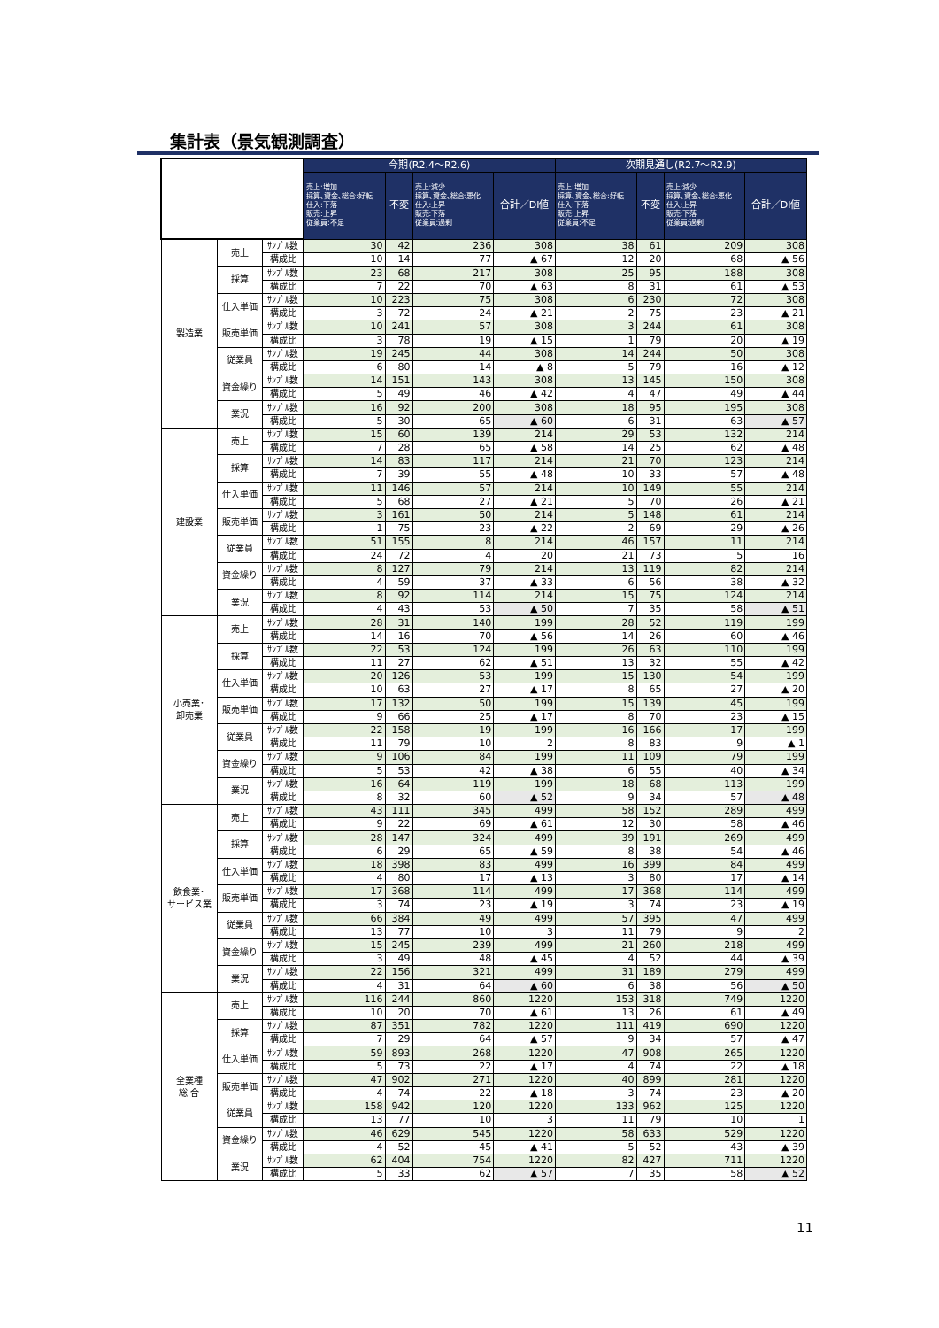集計表（景気観測調査）
| | | | 今期(R2.4～R2.6) | | | | 次期見通し(R2.7～R2.9) | | | |
| | | | 売上:増加 採算､資金､総合:好転 仕入:下落 販売:上昇 従業員:不足 | 不変 | 売上:減少 採算､資金､総合:悪化 仕入:上昇 販売:下落 従業員:過剰 | 合計／DI値 | 売上:増加 採算､資金､総合:好転 仕入:下落 販売:上昇 従業員:不足 | 不変 | 売上:減少 採算､資金､総合:悪化 仕入:上昇 販売:下落 従業員:過剰 | 合計／DI値 |
| 製造業 | 売上 | ｻﾝﾌﾟﾙ数 | 30 | 42 | 236 | 308 | 38 | 61 | 209 | 308 |
| | | 構成比 | 10 | 14 | 77 | ▲ 67 | 12 | 20 | 68 | ▲ 56 |
| | 採算 | ｻﾝﾌﾟﾙ数 | 23 | 68 | 217 | 308 | 25 | 95 | 188 | 308 |
| | | 構成比 | 7 | 22 | 70 | ▲ 63 | 8 | 31 | 61 | ▲ 53 |
| | 仕入単価 | ｻﾝﾌﾟﾙ数 | 10 | 223 | 75 | 308 | 6 | 230 | 72 | 308 |
| | | 構成比 | 3 | 72 | 24 | ▲ 21 | 2 | 75 | 23 | ▲ 21 |
| | 販売単価 | ｻﾝﾌﾟﾙ数 | 10 | 241 | 57 | 308 | 3 | 244 | 61 | 308 |
| | | 構成比 | 3 | 78 | 19 | ▲ 15 | 1 | 79 | 20 | ▲ 19 |
| | 従業員 | ｻﾝﾌﾟﾙ数 | 19 | 245 | 44 | 308 | 14 | 244 | 50 | 308 |
| | | 構成比 | 6 | 80 | 14 | ▲ 8 | 5 | 79 | 16 | ▲ 12 |
| | 資金繰り | ｻﾝﾌﾟﾙ数 | 14 | 151 | 143 | 308 | 13 | 145 | 150 | 308 |
| | | 構成比 | 5 | 49 | 46 | ▲ 42 | 4 | 47 | 49 | ▲ 44 |
| | 業況 | ｻﾝﾌﾟﾙ数 | 16 | 92 | 200 | 308 | 18 | 95 | 195 | 308 |
| | | 構成比 | 5 | 30 | 65 | ▲ 60 | 6 | 31 | 63 | ▲ 57 |
| 建設業 | 売上 | ｻﾝﾌﾟﾙ数 | 15 | 60 | 139 | 214 | 29 | 53 | 132 | 214 |
| | | 構成比 | 7 | 28 | 65 | ▲ 58 | 14 | 25 | 62 | ▲ 48 |
| | 採算 | ｻﾝﾌﾟﾙ数 | 14 | 83 | 117 | 214 | 21 | 70 | 123 | 214 |
| | | 構成比 | 7 | 39 | 55 | ▲ 48 | 10 | 33 | 57 | ▲ 48 |
| | 仕入単価 | ｻﾝﾌﾟﾙ数 | 11 | 146 | 57 | 214 | 10 | 149 | 55 | 214 |
| | | 構成比 | 5 | 68 | 27 | ▲ 21 | 5 | 70 | 26 | ▲ 21 |
| | 販売単価 | ｻﾝﾌﾟﾙ数 | 3 | 161 | 50 | 214 | 5 | 148 | 61 | 214 |
| | | 構成比 | 1 | 75 | 23 | ▲ 22 | 2 | 69 | 29 | ▲ 26 |
| | 従業員 | ｻﾝﾌﾟﾙ数 | 51 | 155 | 8 | 214 | 46 | 157 | 11 | 214 |
| | | 構成比 | 24 | 72 | 4 | 20 | 21 | 73 | 5 | 16 |
| | 資金繰り | ｻﾝﾌﾟﾙ数 | 8 | 127 | 79 | 214 | 13 | 119 | 82 | 214 |
| | | 構成比 | 4 | 59 | 37 | ▲ 33 | 6 | 56 | 38 | ▲ 32 |
| | 業況 | ｻﾝﾌﾟﾙ数 | 8 | 92 | 114 | 214 | 15 | 75 | 124 | 214 |
| | | 構成比 | 4 | 43 | 53 | ▲ 50 | 7 | 35 | 58 | ▲ 51 |
| 小売業･ 卸売業 | 売上 | ｻﾝﾌﾟﾙ数 | 28 | 31 | 140 | 199 | 28 | 52 | 119 | 199 |
| | | 構成比 | 14 | 16 | 70 | ▲ 56 | 14 | 26 | 60 | ▲ 46 |
| | 採算 | ｻﾝﾌﾟﾙ数 | 22 | 53 | 124 | 199 | 26 | 63 | 110 | 199 |
| | | 構成比 | 11 | 27 | 62 | ▲ 51 | 13 | 32 | 55 | ▲ 42 |
| | 仕入単価 | ｻﾝﾌﾟﾙ数 | 20 | 126 | 53 | 199 | 15 | 130 | 54 | 199 |
| | | 構成比 | 10 | 63 | 27 | ▲ 17 | 8 | 65 | 27 | ▲ 20 |
| | 販売単価 | ｻﾝﾌﾟﾙ数 | 17 | 132 | 50 | 199 | 15 | 139 | 45 | 199 |
| | | 構成比 | 9 | 66 | 25 | ▲ 17 | 8 | 70 | 23 | ▲ 15 |
| | 従業員 | ｻﾝﾌﾟﾙ数 | 22 | 158 | 19 | 199 | 16 | 166 | 17 | 199 |
| | | 構成比 | 11 | 79 | 10 | 2 | 8 | 83 | 9 | ▲ 1 |
| | 資金繰り | ｻﾝﾌﾟﾙ数 | 9 | 106 | 84 | 199 | 11 | 109 | 79 | 199 |
| | | 構成比 | 5 | 53 | 42 | ▲ 38 | 6 | 55 | 40 | ▲ 34 |
| | 業況 | ｻﾝﾌﾟﾙ数 | 16 | 64 | 119 | 199 | 18 | 68 | 113 | 199 |
| | | 構成比 | 8 | 32 | 60 | ▲ 52 | 9 | 34 | 57 | ▲ 48 |
| 飲食業･ サービス業 | 売上 | ｻﾝﾌﾟﾙ数 | 43 | 111 | 345 | 499 | 58 | 152 | 289 | 499 |
| | | 構成比 | 9 | 22 | 69 | ▲ 61 | 12 | 30 | 58 | ▲ 46 |
| | 採算 | ｻﾝﾌﾟﾙ数 | 28 | 147 | 324 | 499 | 39 | 191 | 269 | 499 |
| | | 構成比 | 6 | 29 | 65 | ▲ 59 | 8 | 38 | 54 | ▲ 46 |
| | 仕入単価 | ｻﾝﾌﾟﾙ数 | 18 | 398 | 83 | 499 | 16 | 399 | 84 | 499 |
| | | 構成比 | 4 | 80 | 17 | ▲ 13 | 3 | 80 | 17 | ▲ 14 |
| | 販売単価 | ｻﾝﾌﾟﾙ数 | 17 | 368 | 114 | 499 | 17 | 368 | 114 | 499 |
| | | 構成比 | 3 | 74 | 23 | ▲ 19 | 3 | 74 | 23 | ▲ 19 |
| | 従業員 | ｻﾝﾌﾟﾙ数 | 66 | 384 | 49 | 499 | 57 | 395 | 47 | 499 |
| | | 構成比 | 13 | 77 | 10 | 3 | 11 | 79 | 9 | 2 |
| | 資金繰り | ｻﾝﾌﾟﾙ数 | 15 | 245 | 239 | 499 | 21 | 260 | 218 | 499 |
| | | 構成比 | 3 | 49 | 48 | ▲ 45 | 4 | 52 | 44 | ▲ 39 |
| | 業況 | ｻﾝﾌﾟﾙ数 | 22 | 156 | 321 | 499 | 31 | 189 | 279 | 499 |
| | | 構成比 | 4 | 31 | 64 | ▲ 60 | 6 | 38 | 56 | ▲ 50 |
| 全業種 総 合 | 売上 | ｻﾝﾌﾟﾙ数 | 116 | 244 | 860 | 1220 | 153 | 318 | 749 | 1220 |
| | | 構成比 | 10 | 20 | 70 | ▲ 61 | 13 | 26 | 61 | ▲ 49 |
| | 採算 | ｻﾝﾌﾟﾙ数 | 87 | 351 | 782 | 1220 | 111 | 419 | 690 | 1220 |
| | | 構成比 | 7 | 29 | 64 | ▲ 57 | 9 | 34 | 57 | ▲ 47 |
| | 仕入単価 | ｻﾝﾌﾟﾙ数 | 59 | 893 | 268 | 1220 | 47 | 908 | 265 | 1220 |
| | | 構成比 | 5 | 73 | 22 | ▲ 17 | 4 | 74 | 22 | ▲ 18 |
| | 販売単価 | ｻﾝﾌﾟﾙ数 | 47 | 902 | 271 | 1220 | 40 | 899 | 281 | 1220 |
| | | 構成比 | 4 | 74 | 22 | ▲ 18 | 3 | 74 | 23 | ▲ 20 |
| | 従業員 | ｻﾝﾌﾟﾙ数 | 158 | 942 | 120 | 1220 | 133 | 962 | 125 | 1220 |
| | | 構成比 | 13 | 77 | 10 | 3 | 11 | 79 | 10 | 1 |
| | 資金繰り | ｻﾝﾌﾟﾙ数 | 46 | 629 | 545 | 1220 | 58 | 633 | 529 | 1220 |
| | | 構成比 | 4 | 52 | 45 | ▲ 41 | 5 | 52 | 43 | ▲ 39 |
| | 業況 | ｻﾝﾌﾟﾙ数 | 62 | 404 | 754 | 1220 | 82 | 427 | 711 | 1220 |
| | | 構成比 | 5 | 33 | 62 | ▲ 57 | 7 | 35 | 58 | ▲ 52 |
11